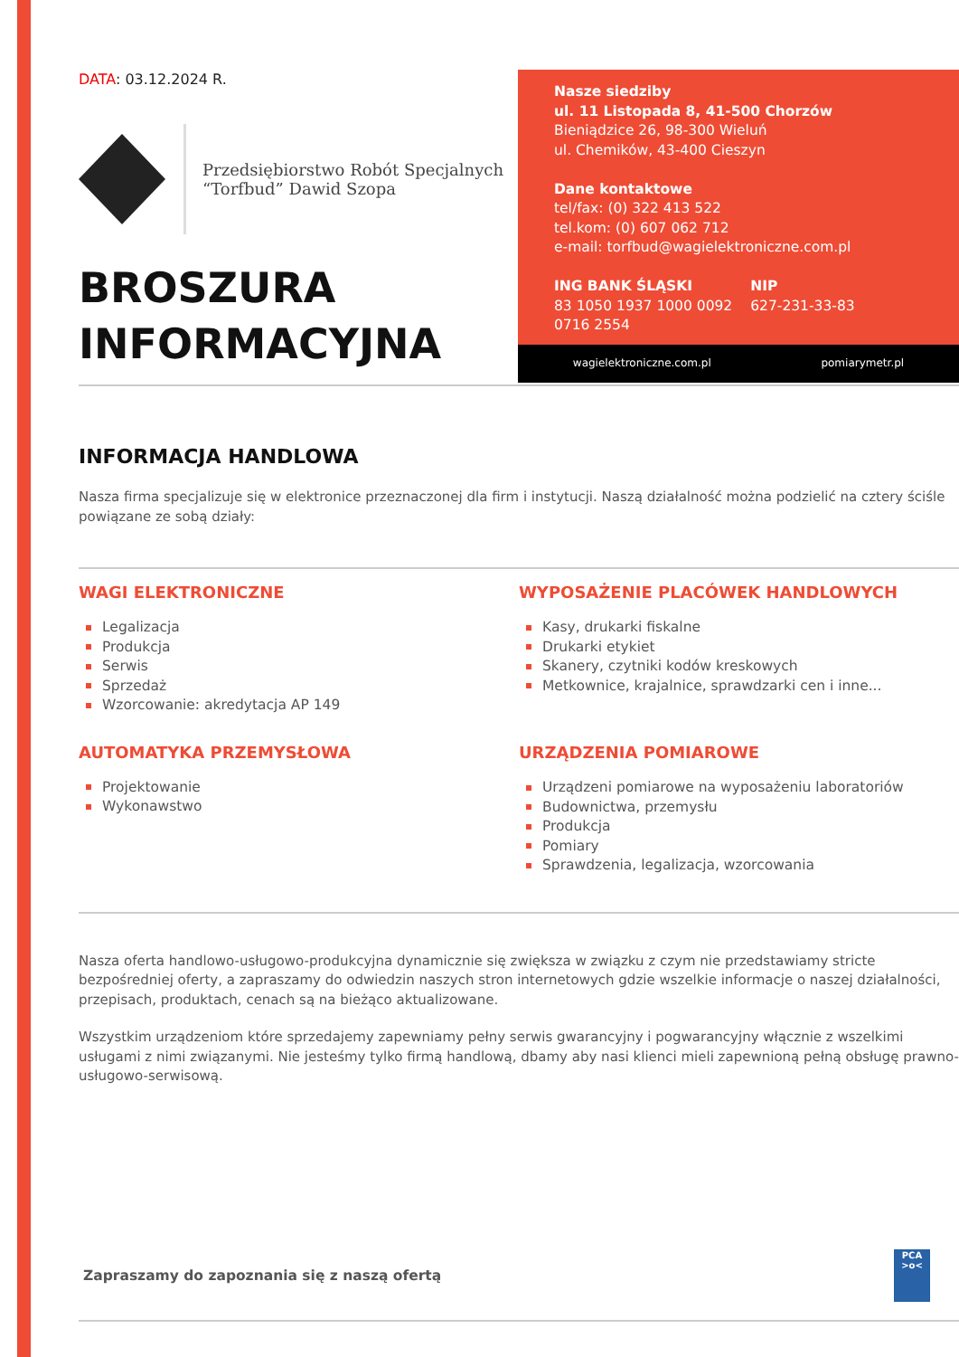DATA: 03.12.2024 R.
Przedsiębiorstwo Robót Specjalnych
“Torfbud” Dawid Szopa
BROSZURA
INFORMACYJNA
Nasze siedziby
ul. 11 Listopada 8, 41-500 Chorzów
Bieniądzice 26, 98-300 Wieluń
ul. Chemików, 43-400 Cieszyn
Dane kontaktowe
tel/fax: (0) 322 413 522
tel.kom: (0) 607 062 712
e-mail: torfbud@wagielektroniczne.com.pl
ING BANK ŚLĄSKI
83 1050 1937 1000 0092
0716 2554
NIP
627-231-33-83
wagielektroniczne.com.pl pomiarymetr.pl
INFORMACJA HANDLOWA
Nasza firma specjalizuje się w elektronice przeznaczonej dla firm i instytucji. Naszą działalność można podzielić na cztery ściśle powiązane ze sobą działy:
WAGI ELEKTRONICZNE
Legalizacja
Produkcja
Serwis
Sprzedaż
Wzorcowanie: akredytacja AP 149
AUTOMATYKA PRZEMYSŁOWA
Projektowanie
Wykonawstwo
WYPOSAŻENIE PLACÓWEK HANDLOWYCH
Kasy, drukarki fiskalne
Drukarki etykiet
Skanery, czytniki kodów kreskowych
Metkownice, krajalnice, sprawdzarki cen i inne...
URZĄDZENIA POMIAROWE
Urządzeni pomiarowe na wyposażeniu laboratoriów
Budownictwa, przemysłu
Produkcja
Pomiary
Sprawdzenia, legalizacja, wzorcowania
Nasza oferta handlowo-usługowo-produkcyjna dynamicznie się zwiększa w związku z czym nie przedstawiamy stricte bezpośredniej oferty, a zapraszamy do odwiedzin naszych stron internetowych gdzie wszelkie informacje o naszej działalności, przepisach, produktach, cenach są na bieżąco aktualizowane.
Wszystkim urządzeniom które sprzedajemy zapewniamy pełny serwis gwarancyjny i pogwarancyjny włącznie z wszelkimi usługami z nimi związanymi. Nie jesteśmy tylko firmą handlową, dbamy aby nasi klienci mieli zapewnioną pełną obsługę prawno-usługowo-serwisową.
Zapraszamy do zapoznania się z naszą ofertą
PCA
>o<